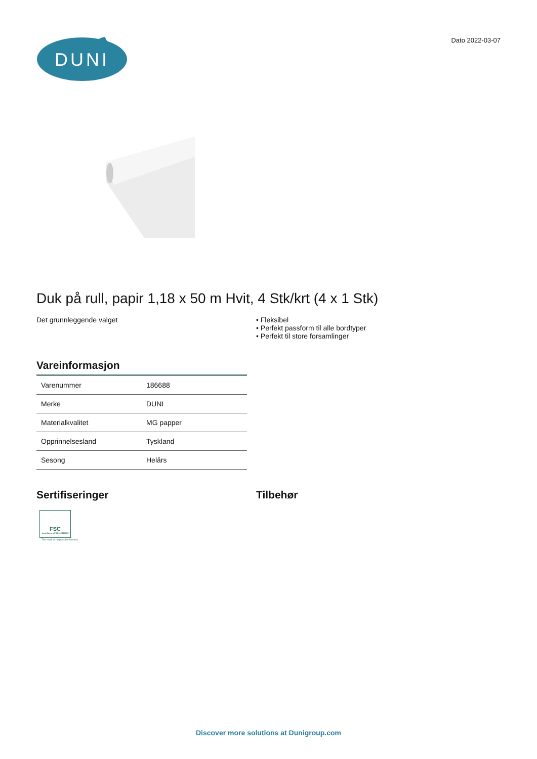DUNI
Dato 2022-03-07
Duk på rull, papir 1,18 x 50 m Hvit, 4 Stk/krt (4 x 1 Stk)
Det grunnleggende valget • Fleksibel
• Perfekt passform til alle bordtyper
• Perfekt til store forsamlinger
Vareinformasjon
| Varenummer | 186688 |
| Merke | DUNI |
| Materialkvalitet | MG papper |
| Opprinnelsesland | Tyskland |
| Sesong | Helårs |
Sertifiseringer
FSC
www.fsc.org FSC® C014985
The mark of responsible forestry
Tilbehør
Discover more solutions at Dunigroup.com